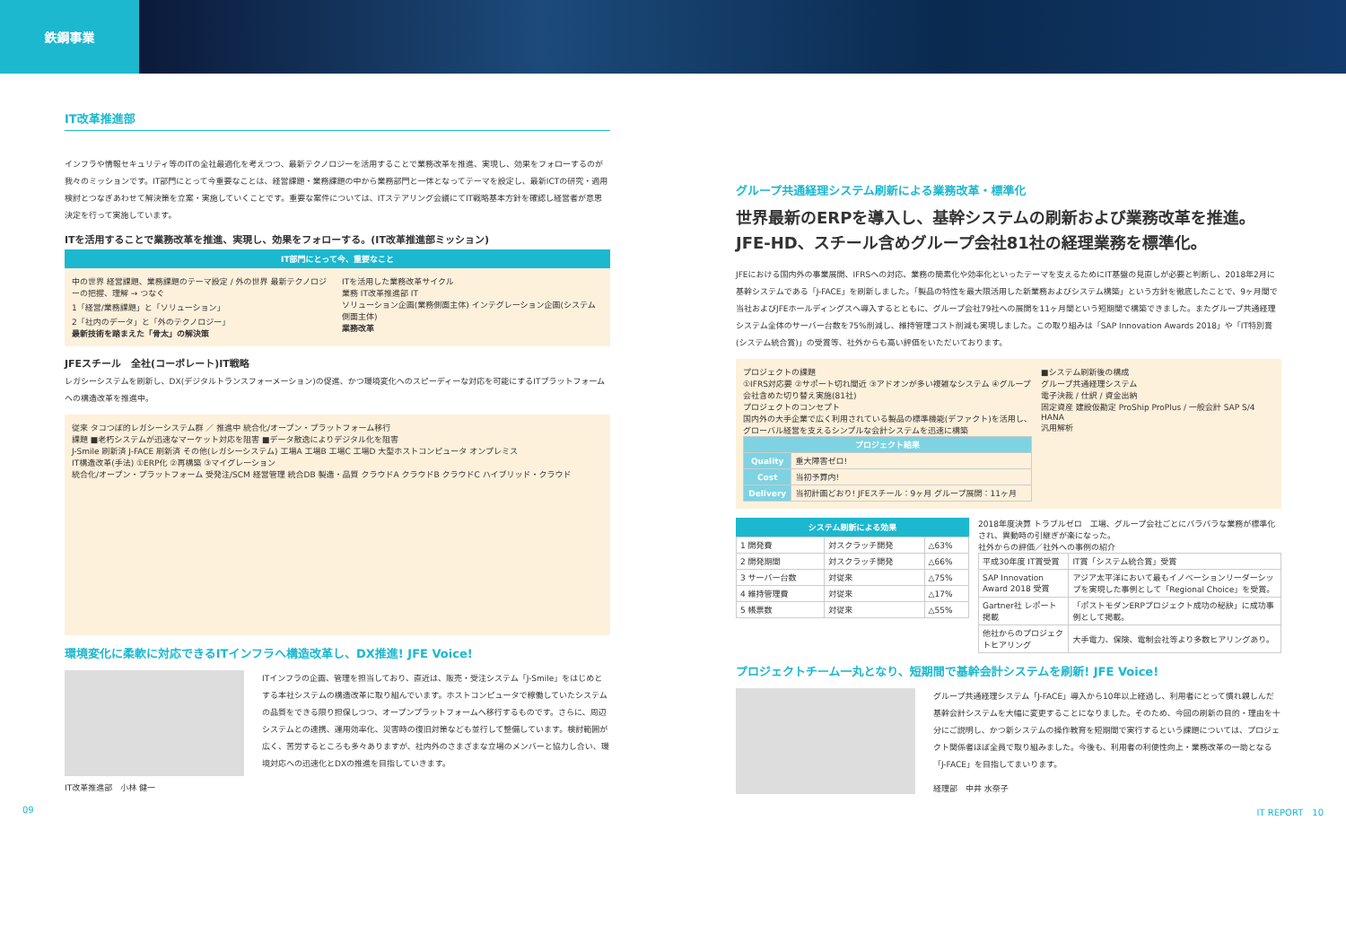鉄鋼事業
IT改革推進部
インフラや情報セキュリティ等のITの全社最適化を考えつつ、最新テクノロジーを活用することで業務改革を推進、実現し、効果をフォローするのが我々のミッションです。IT部門にとって今重要なことは、経営課題・業務課題の中から業務部門と一体となってテーマを設定し、最新ICTの研究・適用検討とつなぎあわせて解決策を立案・実施していくことです。重要な案件については、ITステアリング会議にてIT戦略基本方針を確認し経営者が意思決定を行って実施しています。
ITを活用することで業務改革を推進、実現し、効果をフォローする。(IT改革推進部ミッション)
IT部門にとって今、重要なこと
中の世界 経営課題、業務課題のテーマ設定 / 外の世界 最新テクノロジーの把握、理解 → つなぐ
1「経営/業務課題」と「ソリューション」
2「社内のデータ」と「外のテクノロジー」
最新技術を踏まえた「骨太」の解決策
ITを活用した業務改革サイクル
業務 IT改革推進部 IT
ソリューション企画(業務側面主体) インテグレーション企画(システム側面主体)
業務改革
JFEスチール　全社(コーポレート)IT戦略
レガシーシステムを刷新し、DX(デジタルトランスフォーメーション)の促進、かつ環境変化へのスピーディーな対応を可能にするITプラットフォームへの構造改革を推進中。
従来 タコつぼ的レガシーシステム群 ／ 推進中 統合化/オープン・プラットフォーム移行
課題 ■老朽システムが迅速なマーケット対応を阻害 ■データ散逸によりデジタル化を阻害
J-Smile 刷新済 J-FACE 刷新済 その他(レガシーシステム) 工場A 工場B 工場C 工場D 大型ホストコンピュータ オンプレミス
IT構造改革(手法) ①ERP化 ②再構築 ③マイグレーション
統合化/オープン・プラットフォーム 受発注/SCM 経営管理 統合DB 製造・品質 クラウドA クラウドB クラウドC ハイブリッド・クラウド
環境変化に柔軟に対応できるITインフラへ構造改革し、DX推進! JFE Voice!
ITインフラの企画、管理を担当しており、直近は、販売・受注システム「J-Smile」をはじめとする本社システムの構造改革に取り組んでいます。ホストコンピュータで稼働していたシステムの品質をできる限り担保しつつ、オープンプラットフォームへ移行するものです。さらに、周辺システムとの連携、運用効率化、災害時の復旧対策なども並行して整備しています。検討範囲が広く、苦労するところも多々ありますが、社内外のさまざまな立場のメンバーと協力し合い、環境対応への迅速化とDXの推進を目指していきます。
IT改革推進部　小林 健一
グループ共通経理システム刷新による業務改革・標準化
世界最新のERPを導入し、基幹システムの刷新および業務改革を推進。
JFE-HD、スチール含めグループ会社81社の経理業務を標準化。
JFEにおける国内外の事業展開、IFRSへの対応、業務の簡素化や効率化といったテーマを支えるためにIT基盤の見直しが必要と判断し、2018年2月に基幹システムである「J-FACE」を刷新しました。「製品の特性を最大限活用した新業務およびシステム構築」という方針を徹底したことで、9ヶ月間で当社およびJFEホールディングスへ導入するとともに、グループ会社79社への展開を11ヶ月間という短期間で構築できました。またグループ共通経理システム全体のサーバー台数を75%削減し、維持管理コスト削減も実現しました。この取り組みは「SAP Innovation Awards 2018」や「IT特別賞(システム統合賞)」の受賞等、社外からも高い評価をいただいております。
プロジェクトの課題
①IFRS対応要 ②サポート切れ間近 ③アドオンが多い複雑なシステム ④グループ会社含めた切り替え実施(81社)
プロジェクトのコンセプト
国内外の大手企業で広く利用されている製品の標準機能(デファクト)を活用し、グローバル経営を支えるシンプルな会計システムを迅速に構築
| プロジェクト結果 | |
| --- | --- |
| Quality | 重大障害ゼロ! |
| Cost | 当初予算内! |
| Delivery | 当初計画どおり! JFEスチール：9ヶ月 グループ展開：11ヶ月 |
■システム刷新後の構成
グループ共通経理システム
電子決裁 / 仕訳 / 資金出納
固定資産 建設仮勘定 ProShip ProPlus / 一般会計 SAP S/4 HANA
汎用解析
システム刷新による効果
| 1 開発費 | 対スクラッチ開発 | △63% |
| 2 開発期間 | 対スクラッチ開発 | △66% |
| 3 サーバー台数 | 対従来 | △75% |
| 4 維持管理費 | 対従来 | △17% |
| 5 帳票数 | 対従来 | △55% |
2018年度決算 トラブルゼロ　工場、グループ会社ごとにバラバラな業務が標準化され、異動時の引継ぎが楽になった。
社外からの評価／社外への事例の紹介
| 平成30年度 IT賞受賞 | IT賞「システム統合賞」受賞 |
| SAP Innovation Award 2018 受賞 | アジア太平洋において最もイノベーションリーダーシップを実現した事例として「Regional Choice」を受賞。 |
| Gartner社 レポート掲載 | 「ポストモダンERPプロジェクト成功の秘訣」に成功事例として掲載。 |
| 他社からのプロジェクトヒアリング | 大手電力、保険、電制会社等より多数ヒアリングあり。 |
プロジェクトチーム一丸となり、短期間で基幹会計システムを刷新! JFE Voice!
グループ共通経理システム「J-FACE」導入から10年以上経過し、利用者にとって慣れ親しんだ基幹会計システムを大幅に変更することになりました。そのため、今回の刷新の目的・理由を十分にご説明し、かつ新システムの操作教育を短期間で実行するという課題については、プロジェクト関係者ほぼ全員で取り組みました。今後も、利用者の利便性向上・業務改革の一助となる「J-FACE」を目指してまいります。
経理部　中井 水奈子
09 IT REPORT　10